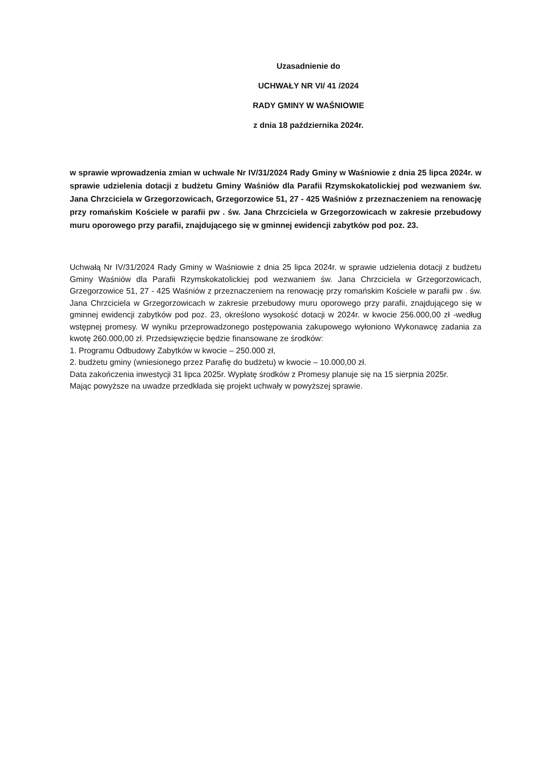Uzasadnienie do
UCHWAŁY NR VI/ 41 /2024
RADY GMINY W WAŚNIOWIE
z dnia 18 października 2024r.
w sprawie wprowadzenia zmian w uchwale Nr IV/31/2024 Rady Gminy w Waśniowie z dnia 25 lipca 2024r. w sprawie udzielenia dotacji z budżetu Gminy Waśniów dla Parafii Rzymskokatolickiej pod wezwaniem św. Jana Chrzciciela w Grzegorzowicach, Grzegorzowice 51, 27 - 425 Waśniów z przeznaczeniem na renowację przy romańskim Kościele w parafii pw . św. Jana Chrzciciela w Grzegorzowicach w zakresie przebudowy muru oporowego przy parafii, znajdującego się w gminnej ewidencji zabytków pod poz. 23.
Uchwałą Nr IV/31/2024 Rady Gminy w Waśniowie z dnia 25 lipca 2024r. w sprawie udzielenia dotacji z budżetu Gminy Waśniów dla Parafii Rzymskokatolickiej pod wezwaniem św. Jana Chrzciciela w Grzegorzowicach, Grzegorzowice 51, 27 - 425 Waśniów z przeznaczeniem na renowację przy romańskim Kościele w parafii pw . św. Jana Chrzciciela w Grzegorzowicach w zakresie przebudowy muru oporowego przy parafii, znajdującego się w gminnej ewidencji zabytków pod poz. 23, określono wysokość dotacji w 2024r. w kwocie 256.000,00 zł -według wstępnej promesy. W wyniku przeprowadzonego postępowania zakupowego wyłoniono Wykonawcę zadania za kwotę 260.000,00 zł. Przedsięwzięcie będzie finansowane ze środków:
1. Programu Odbudowy Zabytków w kwocie – 250.000 zł,
2. budżetu gminy (wniesionego przez Parafię do budżetu) w kwocie – 10.000,00 zł.
Data zakończenia inwestycji 31 lipca 2025r. Wypłatę środków z Promesy planuje się na 15 sierpnia 2025r.
Mając powyższe na uwadze przedkłada się projekt uchwały w powyższej sprawie.